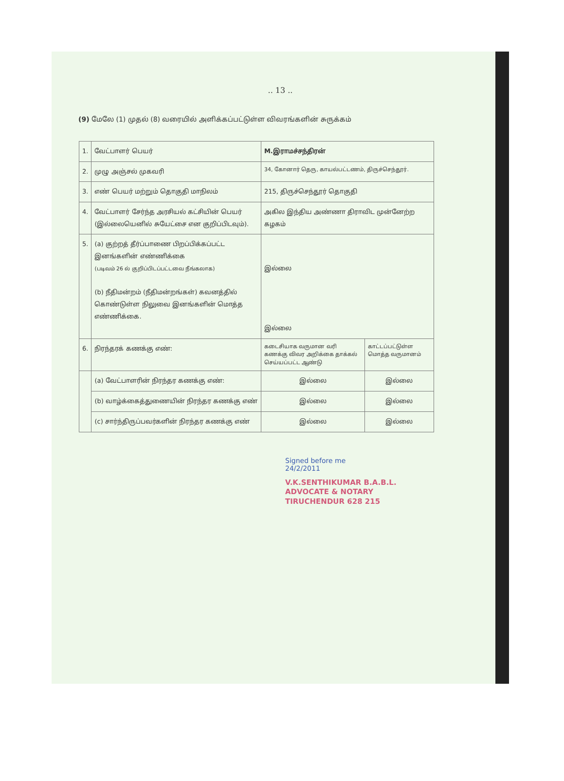.. 13 ..
(9) மேலே (1) முதல் (8) வரையில் அளிக்கப்பட்டுள்ள விவரங்களின் சுருக்கம்
| 1. | வேட்பாளர் பெயர் | M.இராமச்சந்திரன் | |
| 2. | முழு அஞ்சல் முகவரி | 34, கோனார் தெரு, காயல்பட்டணம், திருச்செந்தூர். | |
| 3. | எண் பெயர் மற்றும் தொகுதி மாநிலம் | 215, திருச்செந்தூர் தொகுதி | |
| 4. | வேட்பாளர் சேர்ந்த அரசியல் கட்சியின் பெயர் (இல்லையெனில் சுயேட்சை என குறிப்பிடவும்). | அகில இந்திய அண்ணா திராவிட முன்னேற்ற கழகம் | |
| 5. | (a) குற்றத் தீர்ப்பாணை பிறப்பிக்கப்பட்ட இனங்களின் எண்ணிக்கை (படிவம் 26 ல் குறிப்பிடப்பட்டவை நீங்கலாக) (b) நீதிமன்றம் (நீதிமன்றங்கள்) கவனத்தில் கொண்டுள்ள நிலுவை இனங்களின் மொத்த எண்ணிக்கை. | இல்லை இல்லை | |
| 6. | நிரந்தரக் கணக்கு எண்: | கடைசியாக வருமான வரி கணக்கு விவர அறிக்கை தாக்கல் செய்யப்பட்ட ஆண்டு | காட்டப்பட்டுள்ள மொத்த வருமானம் |
| | (a) வேட்பாளரின் நிரந்தர கணக்கு எண்: | இல்லை | இல்லை |
| | (b) வாழ்க்கைத்துணையின் நிரந்தர கணக்கு எண் | இல்லை | இல்லை |
| | (c) சார்ந்திருப்பவர்களின் நிரந்தர கணக்கு எண் | இல்லை | இல்லை |
Signed before me
24/2/2011
V.K.SENTHIKUMAR B.A.B.L.
ADVOCATE & NOTARY
TIRUCHENDUR 628 215